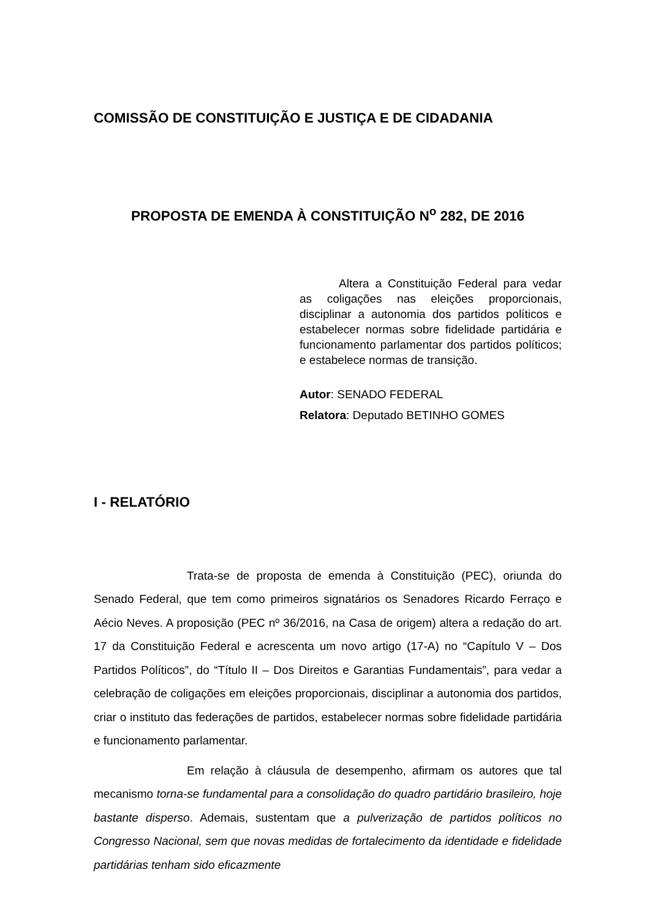COMISSÃO DE CONSTITUIÇÃO E JUSTIÇA E DE CIDADANIA
PROPOSTA DE EMENDA À CONSTITUIÇÃO N<sup>o</sup> 282, DE 2016
Altera a Constituição Federal para vedar as coligações nas eleições proporcionais, disciplinar a autonomia dos partidos políticos e estabelecer normas sobre fidelidade partidária e funcionamento parlamentar dos partidos políticos; e estabelece normas de transição.
Autor: SENADO FEDERAL
Relatora: Deputado BETINHO GOMES
I - RELATÓRIO
Trata-se de proposta de emenda à Constituição (PEC), oriunda do Senado Federal, que tem como primeiros signatários os Senadores Ricardo Ferraço e Aécio Neves. A proposição (PEC nº 36/2016, na Casa de origem) altera a redação do art. 17 da Constituição Federal e acrescenta um novo artigo (17-A) no “Capítulo V – Dos Partidos Políticos”, do “Título II – Dos Direitos e Garantias Fundamentais”, para vedar a celebração de coligações em eleições proporcionais, disciplinar a autonomia dos partidos, criar o instituto das federações de partidos, estabelecer normas sobre fidelidade partidária e funcionamento parlamentar.
Em relação à cláusula de desempenho, afirmam os autores que tal mecanismo torna-se fundamental para a consolidação do quadro partidário brasileiro, hoje bastante disperso. Ademais, sustentam que a pulverização de partidos políticos no Congresso Nacional, sem que novas medidas de fortalecimento da identidade e fidelidade partidárias tenham sido eficazmente